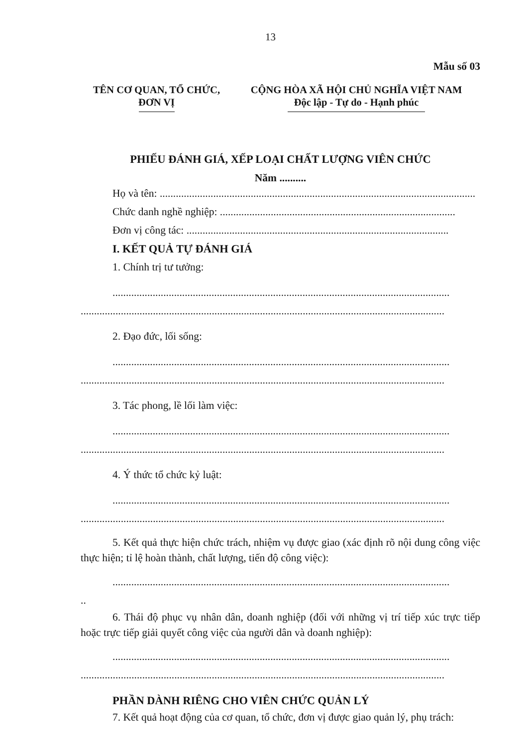13
Mẫu số 03
TÊN CƠ QUAN, TỔ CHỨC,
ĐƠN VỊ
CỘNG HÒA XÃ HỘI CHỦ NGHĨA VIỆT NAM
Độc lập - Tự do - Hạnh phúc
PHIẾU ĐÁNH GIÁ, XẾP LOẠI CHẤT LƯỢNG VIÊN CHỨC
Năm ..........
Họ và tên: ......................................................................................................................
Chức danh nghề nghiệp: ........................................................................................
Đơn vị công tác: ..................................................................................................
I. KẾT QUẢ TỰ ĐÁNH GIÁ
1. Chính trị tư tưởng:
..............................................................................................................................
..............................................................................................................................................
2. Đạo đức, lối sống:
..............................................................................................................................
..............................................................................................................................................
3. Tác phong, lề lối làm việc:
..............................................................................................................................
..............................................................................................................................................
4. Ý thức tổ chức kỷ luật:
..............................................................................................................................
..............................................................................................................................................
5. Kết quả thực hiện chức trách, nhiệm vụ được giao (xác định rõ nội dung công việc thực hiện; tỉ lệ hoàn thành, chất lượng, tiến độ công việc):
..............................................................................................................................
..
6. Thái độ phục vụ nhân dân, doanh nghiệp (đối với những vị trí tiếp xúc trực tiếp hoặc trực tiếp giải quyết công việc của người dân và doanh nghiệp):
..............................................................................................................................
..............................................................................................................................................
PHẦN DÀNH RIÊNG CHO VIÊN CHỨC QUẢN LÝ
7. Kết quả hoạt động của cơ quan, tổ chức, đơn vị được giao quản lý, phụ trách: